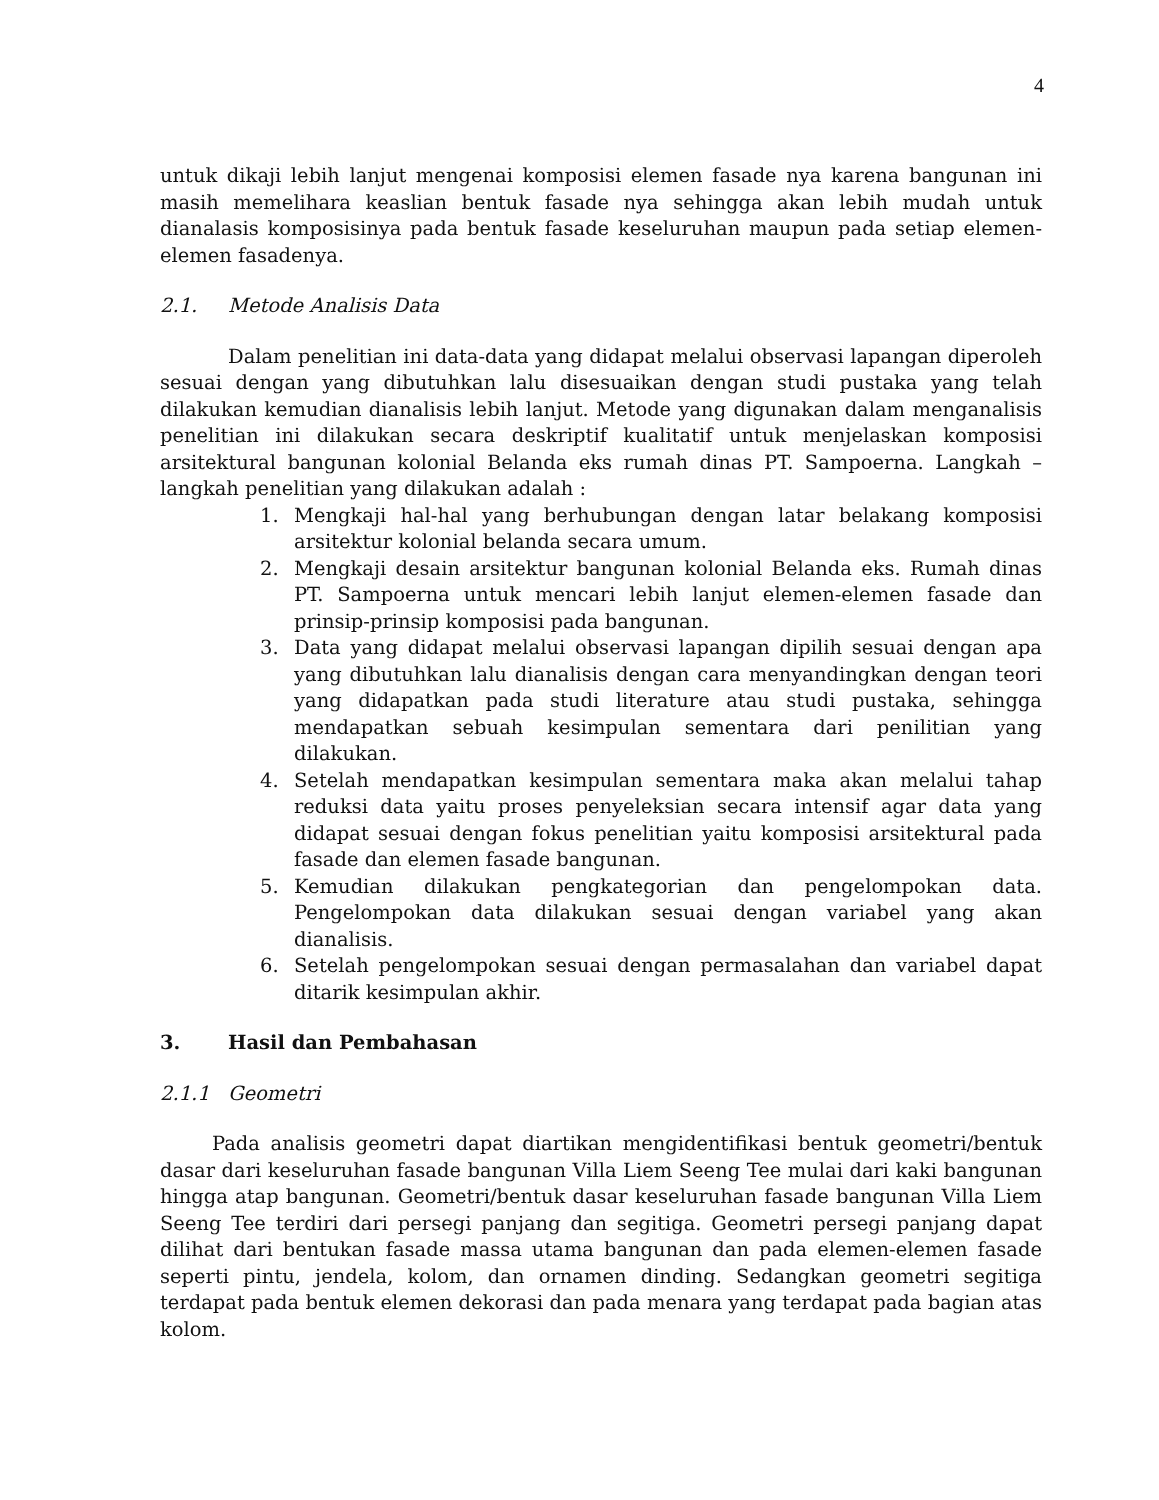4
untuk dikaji lebih lanjut mengenai komposisi elemen fasade nya karena bangunan ini masih memelihara keaslian bentuk fasade nya sehingga akan lebih mudah untuk dianalasis komposisinya pada bentuk fasade keseluruhan maupun pada setiap elemen-elemen fasadenya.
2.1. Metode Analisis Data
Dalam penelitian ini data-data yang didapat melalui observasi lapangan diperoleh sesuai dengan yang dibutuhkan lalu disesuaikan dengan studi pustaka yang telah dilakukan kemudian dianalisis lebih lanjut. Metode yang digunakan dalam menganalisis penelitian ini dilakukan secara deskriptif kualitatif untuk menjelaskan komposisi arsitektural bangunan kolonial Belanda eks rumah dinas PT. Sampoerna. Langkah – langkah penelitian yang dilakukan adalah :
1. Mengkaji hal-hal yang berhubungan dengan latar belakang komposisi arsitektur kolonial belanda secara umum.
2. Mengkaji desain arsitektur bangunan kolonial Belanda eks. Rumah dinas PT. Sampoerna untuk mencari lebih lanjut elemen-elemen fasade dan prinsip-prinsip komposisi pada bangunan.
3. Data yang didapat melalui observasi lapangan dipilih sesuai dengan apa yang dibutuhkan lalu dianalisis dengan cara menyandingkan dengan teori yang didapatkan pada studi literature atau studi pustaka, sehingga mendapatkan sebuah kesimpulan sementara dari penilitian yang dilakukan.
4. Setelah mendapatkan kesimpulan sementara maka akan melalui tahap reduksi data yaitu proses penyeleksian secara intensif agar data yang didapat sesuai dengan fokus penelitian yaitu komposisi arsitektural pada fasade dan elemen fasade bangunan.
5. Kemudian dilakukan pengkategorian dan pengelompokan data. Pengelompokan data dilakukan sesuai dengan variabel yang akan dianalisis.
6. Setelah pengelompokan sesuai dengan permasalahan dan variabel dapat ditarik kesimpulan akhir.
3. Hasil dan Pembahasan
2.1.1 Geometri
Pada analisis geometri dapat diartikan mengidentifikasi bentuk geometri/bentuk dasar dari keseluruhan fasade bangunan Villa Liem Seeng Tee mulai dari kaki bangunan hingga atap bangunan. Geometri/bentuk dasar keseluruhan fasade bangunan Villa Liem Seeng Tee terdiri dari persegi panjang dan segitiga. Geometri persegi panjang dapat dilihat dari bentukan fasade massa utama bangunan dan pada elemen-elemen fasade seperti pintu, jendela, kolom, dan ornamen dinding. Sedangkan geometri segitiga terdapat pada bentuk elemen dekorasi dan pada menara yang terdapat pada bagian atas kolom.